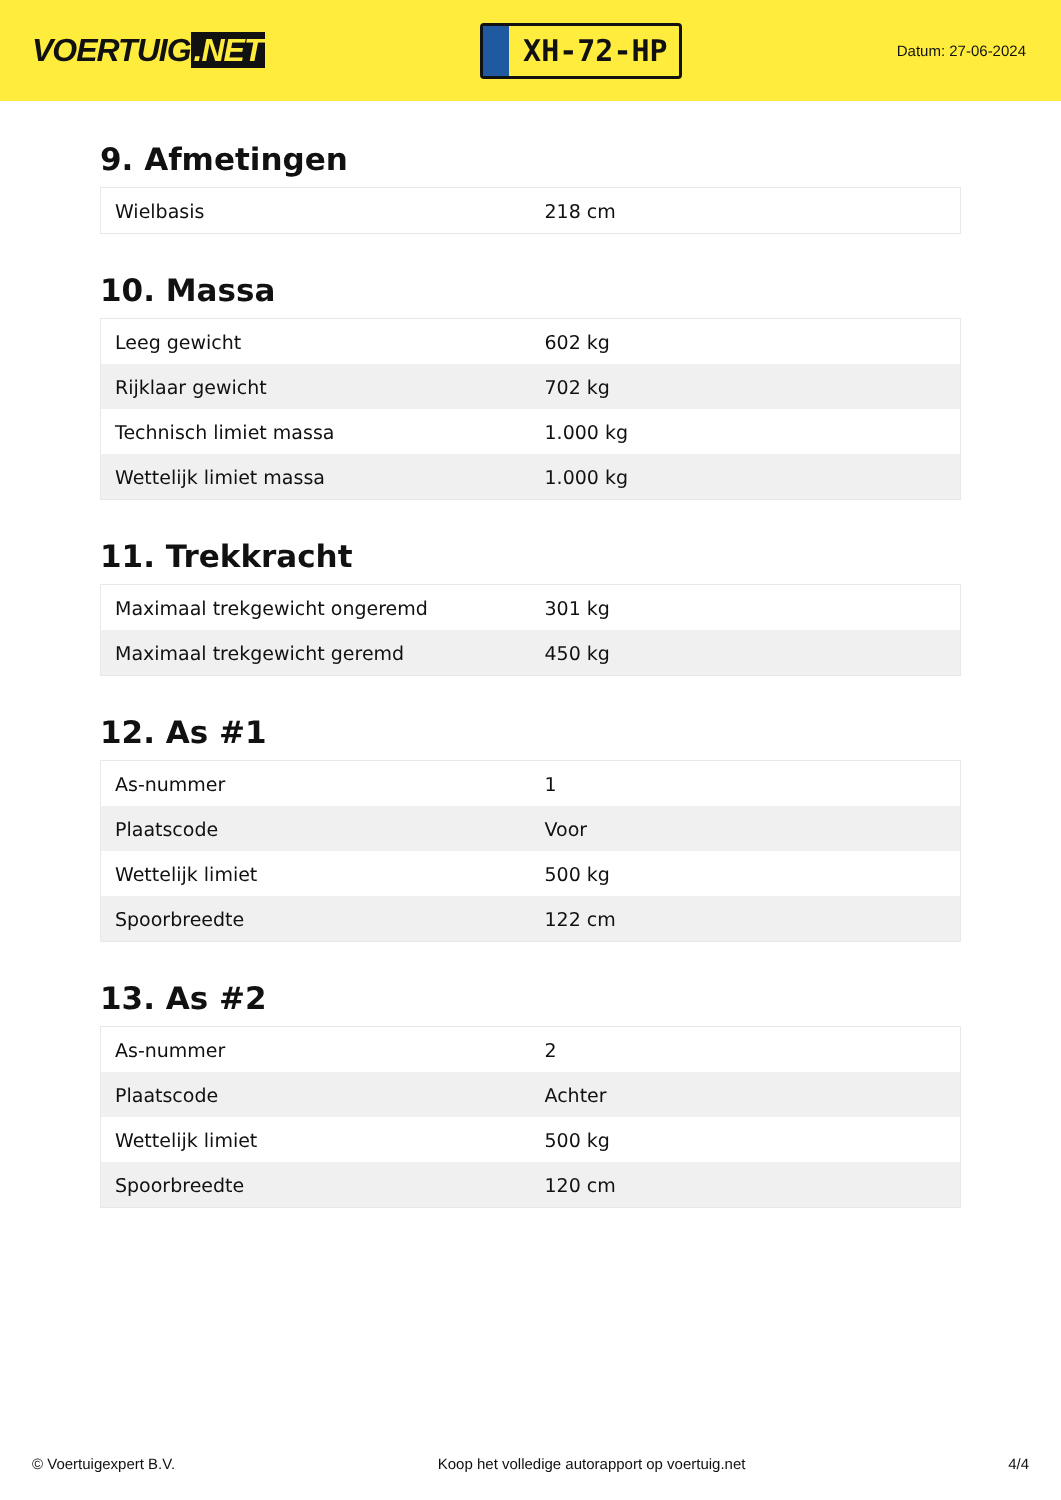VOERTUIG.NET
XH-72-HP
Datum: 27-06-2024
9. Afmetingen
| Wielbasis | 218 cm |
10. Massa
| Leeg gewicht | 602 kg |
| Rijklaar gewicht | 702 kg |
| Technisch limiet massa | 1.000 kg |
| Wettelijk limiet massa | 1.000 kg |
11. Trekkracht
| Maximaal trekgewicht ongeremd | 301 kg |
| Maximaal trekgewicht geremd | 450 kg |
12. As #1
| As-nummer | 1 |
| Plaatscode | Voor |
| Wettelijk limiet | 500 kg |
| Spoorbreedte | 122 cm |
13. As #2
| As-nummer | 2 |
| Plaatscode | Achter |
| Wettelijk limiet | 500 kg |
| Spoorbreedte | 120 cm |
© Voertuigexpert B.V. Koop het volledige autorapport op voertuig.net 4/4